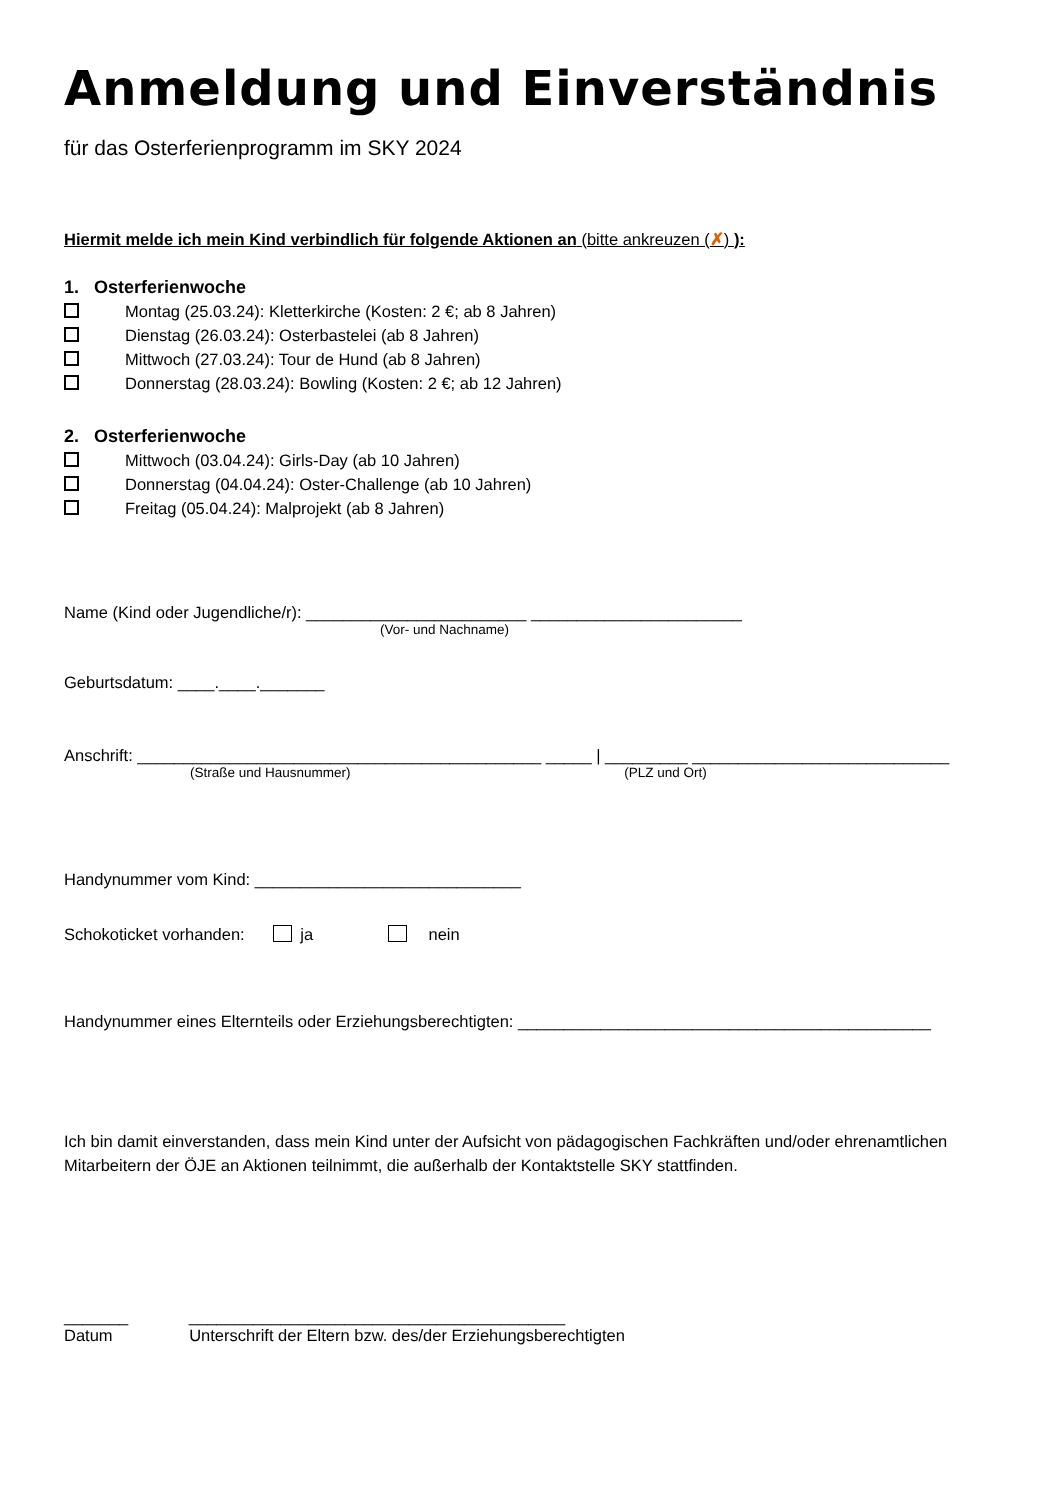Anmeldung und Einverständnis
für das Osterferienprogramm im SKY 2024
Hiermit melde ich mein Kind verbindlich für folgende Aktionen an (bitte ankreuzen (✗) ):
1. Osterferienwoche
Montag (25.03.24): Kletterkirche (Kosten: 2 €; ab 8 Jahren)
Dienstag (26.03.24): Osterbastelei (ab 8 Jahren)
Mittwoch (27.03.24): Tour de Hund (ab 8 Jahren)
Donnerstag (28.03.24): Bowling (Kosten: 2 €; ab 12 Jahren)
2. Osterferienwoche
Mittwoch (03.04.24): Girls-Day (ab 10 Jahren)
Donnerstag (04.04.24): Oster-Challenge (ab 10 Jahren)
Freitag (05.04.24): Malprojekt (ab 8 Jahren)
Name (Kind oder Jugendliche/r): ________________________ _______________________
(Vor- und Nachname)
Geburtsdatum: ____.____._______
Anschrift: ____________________________________________ _____ | _________ ____________________________
(Straße und Hausnummer) (PLZ und Ort)
Handynummer vom Kind: _____________________________
Schokoticket vorhanden: ja nein
Handynummer eines Elternteils oder Erziehungsberechtigten: _____________________________________________
Ich bin damit einverstanden, dass mein Kind unter der Aufsicht von pädagogischen Fachkräften und/oder ehrenamtlichen Mitarbeitern der ÖJE an Aktionen teilnimmt, die außerhalb der Kontaktstelle SKY stattfinden.
_______ _________________________________________
Datum Unterschrift der Eltern bzw. des/der Erziehungsberechtigten